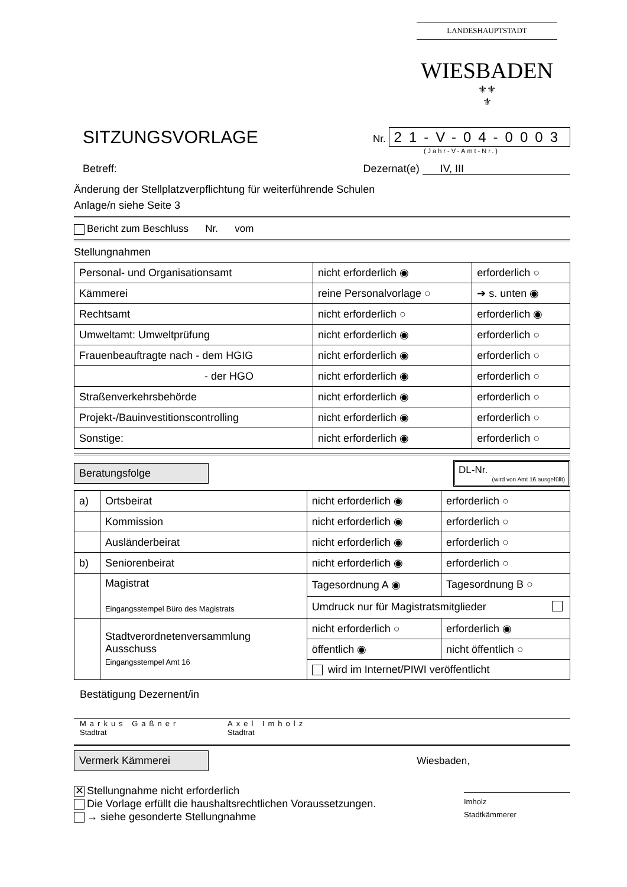LANDESHAUPTSTADT
WIESBADEN
⚜⚜
⚜
SITZUNGSVORLAGE
Nr. 21-V-04-0003
(Jahr-V-Amt-Nr.)
Betreff: Dezernat(e) IV, III
Änderung der Stellplatzverpflichtung für weiterführende Schulen
Anlage/n siehe Seite 3
Bericht zum Beschluss Nr. vom
Stellungnahmen
| Personal- und Organisationsamt | nicht erforderlich ◉ | erforderlich ○ |
| Kämmerei | reine Personalvorlage ○ | ➔ s. unten ◉ |
| Rechtsamt | nicht erforderlich ○ | erforderlich ◉ |
| Umweltamt: Umweltprüfung | nicht erforderlich ◉ | erforderlich ○ |
| Frauenbeauftragte nach - dem HGIG | nicht erforderlich ◉ | erforderlich ○ |
| - der HGO | nicht erforderlich ◉ | erforderlich ○ |
| Straßenverkehrsbehörde | nicht erforderlich ◉ | erforderlich ○ |
| Projekt-/Bauinvestitionscontrolling | nicht erforderlich ◉ | erforderlich ○ |
| Sonstige: | nicht erforderlich ◉ | erforderlich ○ |
Beratungsfolge
DL-Nr.
(wird von Amt 16 ausgefüllt)
| a) | Ortsbeirat | nicht erforderlich ◉ | erforderlich ○ |
| | Kommission | nicht erforderlich ◉ | erforderlich ○ |
| | Ausländerbeirat | nicht erforderlich ◉ | erforderlich ○ |
| b) | Seniorenbeirat | nicht erforderlich ◉ | erforderlich ○ |
| | Magistrat Eingangsstempel Büro des Magistrats | Tagesordnung A ◉ | Tagesordnung B ○ |
| | | Umdruck nur für Magistratsmitglieder | |
| | Stadtverordnetenversammlung Ausschuss Eingangsstempel Amt 16 | nicht erforderlich ○ | erforderlich ◉ |
| | | öffentlich ◉ | nicht öffentlich ○ |
| | | wird im Internet/PIWI veröffentlicht | |
Bestätigung Dezernent/in
Markus Gaßner
Stadtrat
Axel Imholz
Stadtrat
Vermerk Kämmerei
Wiesbaden,
✕ Stellungnahme nicht erforderlich
Die Vorlage erfüllt die haushaltsrechtlichen Voraussetzungen.
→ siehe gesonderte Stellungnahme
Imholz
Stadtkämmerer